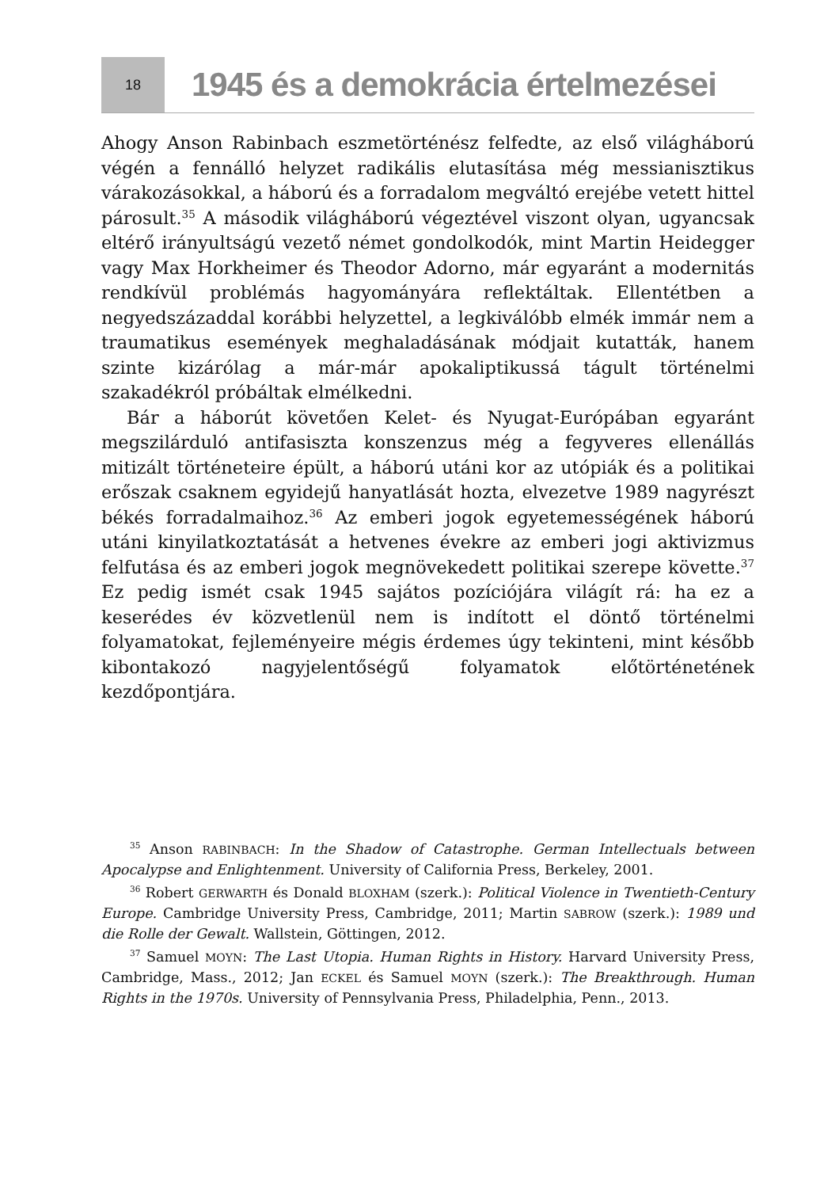18
1945 és a demokrácia értelmezései
Ahogy Anson Rabinbach eszmetörténész felfedte, az első világháború végén a fennálló helyzet radikális elutasítása még messianisztikus várakozásokkal, a háború és a forradalom megváltó erejébe vetett hittel párosult.<sup>35</sup> A második világháború végeztével viszont olyan, ugyancsak eltérő irányultságú vezető német gondolkodók, mint Martin Heidegger vagy Max Horkheimer és Theodor Adorno, már egyaránt a modernitás rendkívül problémás hagyományára reflektáltak. Ellentétben a negyedszázaddal korábbi helyzettel, a legkiválóbb elmék immár nem a traumatikus események meghaladásának módjait kutatták, hanem szinte kizárólag a már-már apokaliptikussá tágult történelmi szakadékról próbáltak elmélkedni.
Bár a háborút követően Kelet- és Nyugat-Európában egyaránt megszilárduló antifasiszta konszenzus még a fegyveres ellenállás mitizált történeteire épült, a háború utáni kor az utópiák és a politikai erőszak csaknem egyidejű hanyatlását hozta, elvezetve 1989 nagyrészt békés forradalmaihoz.<sup>36</sup> Az emberi jogok egyetemességének háború utáni kinyilatkoztatását a hetvenes évekre az emberi jogi aktivizmus felfutása és az emberi jogok megnövekedett politikai szerepe követte.<sup>37</sup> Ez pedig ismét csak 1945 sajátos pozíciójára világít rá: ha ez a keserédes év közvetlenül nem is indított el döntő történelmi folyamatokat, fejleményeire mégis érdemes úgy tekinteni, mint később kibontakozó nagyjelentőségű folyamatok előtörténetének kezdőpontjára.
<sup>35</sup> Anson RABINBACH: In the Shadow of Catastrophe. German Intellectuals between Apocalypse and Enlightenment. University of California Press, Berkeley, 2001.
<sup>36</sup> Robert GERWARTH és Donald BLOXHAM (szerk.): Political Violence in Twentieth-Century Europe. Cambridge University Press, Cambridge, 2011; Martin SABROW (szerk.): 1989 und die Rolle der Gewalt. Wallstein, Göttingen, 2012.
<sup>37</sup> Samuel MOYN: The Last Utopia. Human Rights in History. Harvard University Press, Cambridge, Mass., 2012; Jan ECKEL és Samuel MOYN (szerk.): The Breakthrough. Human Rights in the 1970s. University of Pennsylvania Press, Philadelphia, Penn., 2013.